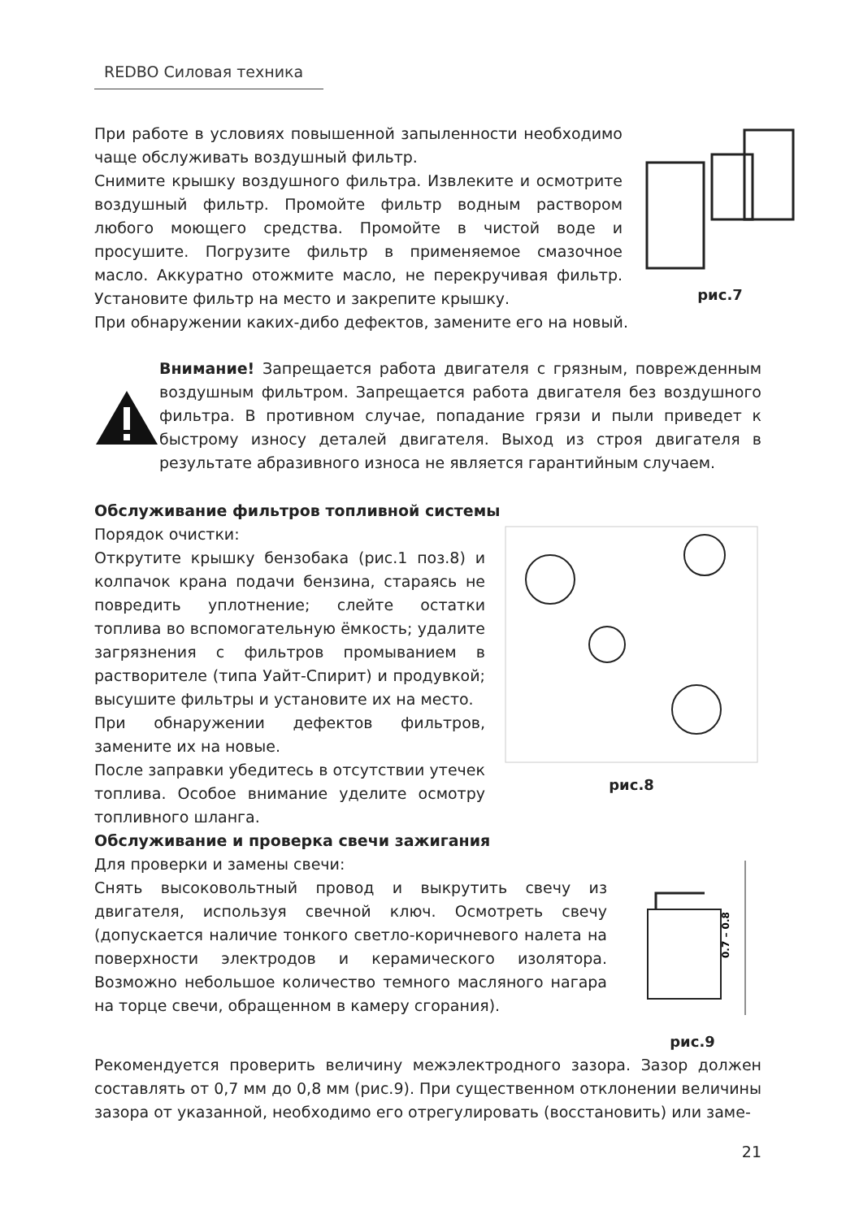REDBO Силовая техника
При работе в условиях повышенной запыленности необходимо чаще обслуживать воздушный фильтр.
Снимите крышку воздушного фильтра. Извлеките и осмотрите воздушный фильтр. Промойте фильтр водным раствором любого моющего средства. Промойте в чистой воде и просушите. Погрузите фильтр в применяемое смазочное масло. Аккуратно отожмите масло, не перекручивая фильтр. Установите фильтр на место и закрепите крышку.
рис.7
При обнаружении каких-дибо дефектов, замените его на новый.
Внимание! Запрещается работа двигателя с грязным, поврежденным воздушным фильтром. Запрещается работа двигателя без воздушного фильтра. В противном случае, попадание грязи и пыли приведет к быстрому износу деталей двигателя. Выход из строя двигателя в результате абразивного износа не является гарантийным случаем.
Обслуживание фильтров топливной системы
Порядок очистки:
Открутите крышку бензобака (рис.1 поз.8) и колпачок крана подачи бензина, стараясь не повредить уплотнение; слейте остатки топлива во вспомогательную ёмкость; удалите загрязнения с фильтров промыванием в растворителе (типа Уайт-Спирит) и продувкой; высушите фильтры и установите их на место.
При обнаружении дефектов фильтров, замените их на новые.
После заправки убедитесь в отсутствии утечек топлива. Особое внимание уделите осмотру топливного шланга.
рис.8
Обслуживание и проверка свечи зажигания
Для проверки и замены свечи:
Снять высоковольтный провод и выкрутить свечу из двигателя, используя свечной ключ. Осмотреть свечу (допускается наличие тонкого светло-коричневого налета на поверхности электродов и керамического изолятора. Возможно небольшое количество темного масляного нагара на торце свечи, обращенном в камеру сгорания).
0.7 – 0.8
рис.9
Рекомендуется проверить величину межэлектродного зазора. Зазор должен составлять от 0,7 мм до 0,8 мм (рис.9). При существенном отклонении величины зазора от указанной, необходимо его отрегулировать (восстановить) или заме-
21